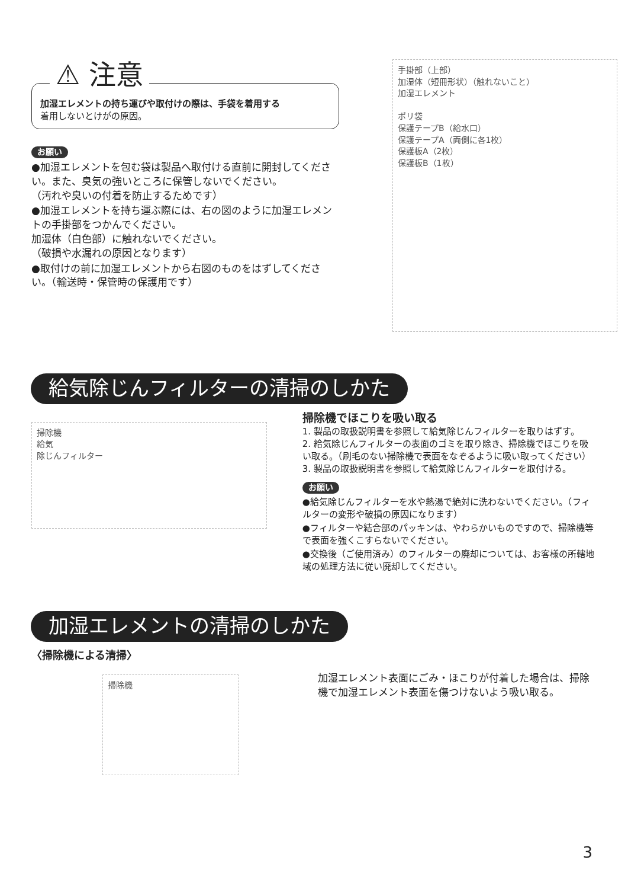⚠ 注意
加湿エレメントの持ち運びや取付けの際は、手袋を着用する
着用しないとけがの原因。
お願い
●加湿エレメントを包む袋は製品へ取付ける直前に開封してください。また、臭気の強いところに保管しないでください。
（汚れや臭いの付着を防止するためです）
●加湿エレメントを持ち運ぶ際には、右の図のように加湿エレメントの手掛部をつかんでください。
加湿体（白色部）に触れないでください。
（破損や水漏れの原因となります）
●取付けの前に加湿エレメントから右図のものをはずしてください。（輸送時・保管時の保護用です）
手掛部（上部）
加湿体（短冊形状）（触れないこと）
加湿エレメント
ポリ袋
保護テープB（給水口）
保護テープA（両側に各1枚）
保護板A（2枚）
保護板B（1枚）
給気除じんフィルターの清掃のしかた
掃除機
給気
除じんフィルター
掃除機でほこりを吸い取る
1. 製品の取扱説明書を参照して給気除じんフィルターを取りはずす。
2. 給気除じんフィルターの表面のゴミを取り除き、掃除機でほこりを吸い取る。（刷毛のない掃除機で表面をなぞるように吸い取ってください）
3. 製品の取扱説明書を参照して給気除じんフィルターを取付ける。
お願い
●給気除じんフィルターを水や熱湯で絶対に洗わないでください。（フィルターの変形や破損の原因になります）
●フィルターや結合部のパッキンは、やわらかいものですので、掃除機等で表面を強くこすらないでください。
●交換後（ご使用済み）のフィルターの廃却については、お客様の所轄地域の処理方法に従い廃却してください。
加湿エレメントの清掃のしかた
〈掃除機による清掃〉
掃除機
加湿エレメント表面にごみ・ほこりが付着した場合は、掃除機で加湿エレメント表面を傷つけないよう吸い取る。
3